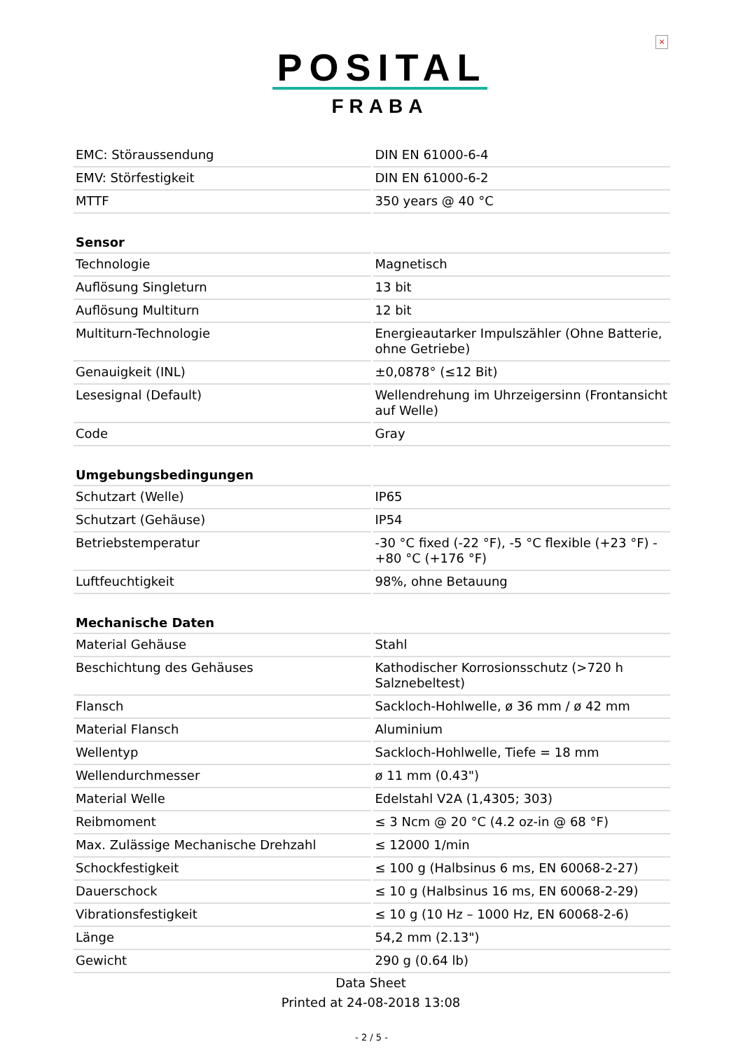×
POSITAL
FRABA
| EMC: Störaussendung | DIN EN 61000-6-4 |
| EMV: Störfestigkeit | DIN EN 61000-6-2 |
| MTTF | 350 years @ 40 °C |
| Sensor | |
| Technologie | Magnetisch |
| Auflösung Singleturn | 13 bit |
| Auflösung Multiturn | 12 bit |
| Multiturn-Technologie | Energieautarker Impulszähler (Ohne Batterie, ohne Getriebe) |
| Genauigkeit (INL) | ±0,0878° (≤12 Bit) |
| Lesesignal (Default) | Wellendrehung im Uhrzeigersinn (Frontansicht auf Welle) |
| Code | Gray |
| Umgebungsbedingungen | |
| Schutzart (Welle) | IP65 |
| Schutzart (Gehäuse) | IP54 |
| Betriebstemperatur | -30 °C fixed (-22 °F), -5 °C flexible (+23 °F) - +80 °C (+176 °F) |
| Luftfeuchtigkeit | 98%, ohne Betauung |
| Mechanische Daten | |
| Material Gehäuse | Stahl |
| Beschichtung des Gehäuses | Kathodischer Korrosionsschutz (>720 h Salznebeltest) |
| Flansch | Sackloch-Hohlwelle, ø 36 mm / ø 42 mm |
| Material Flansch | Aluminium |
| Wellentyp | Sackloch-Hohlwelle, Tiefe = 18 mm |
| Wellendurchmesser | ø 11 mm (0.43") |
| Material Welle | Edelstahl V2A (1,4305; 303) |
| Reibmoment | ≤ 3 Ncm @ 20 °C (4.2 oz-in @ 68 °F) |
| Max. Zulässige Mechanische Drehzahl | ≤ 12000 1/min |
| Schockfestigkeit | ≤ 100 g (Halbsinus 6 ms, EN 60068-2-27) |
| Dauerschock | ≤ 10 g (Halbsinus 16 ms, EN 60068-2-29) |
| Vibrationsfestigkeit | ≤ 10 g (10 Hz – 1000 Hz, EN 60068-2-6) |
| Länge | 54,2 mm (2.13") |
| Gewicht | 290 g (0.64 lb) |
Data Sheet
Printed at 24-08-2018 13:08
- 2 / 5 -